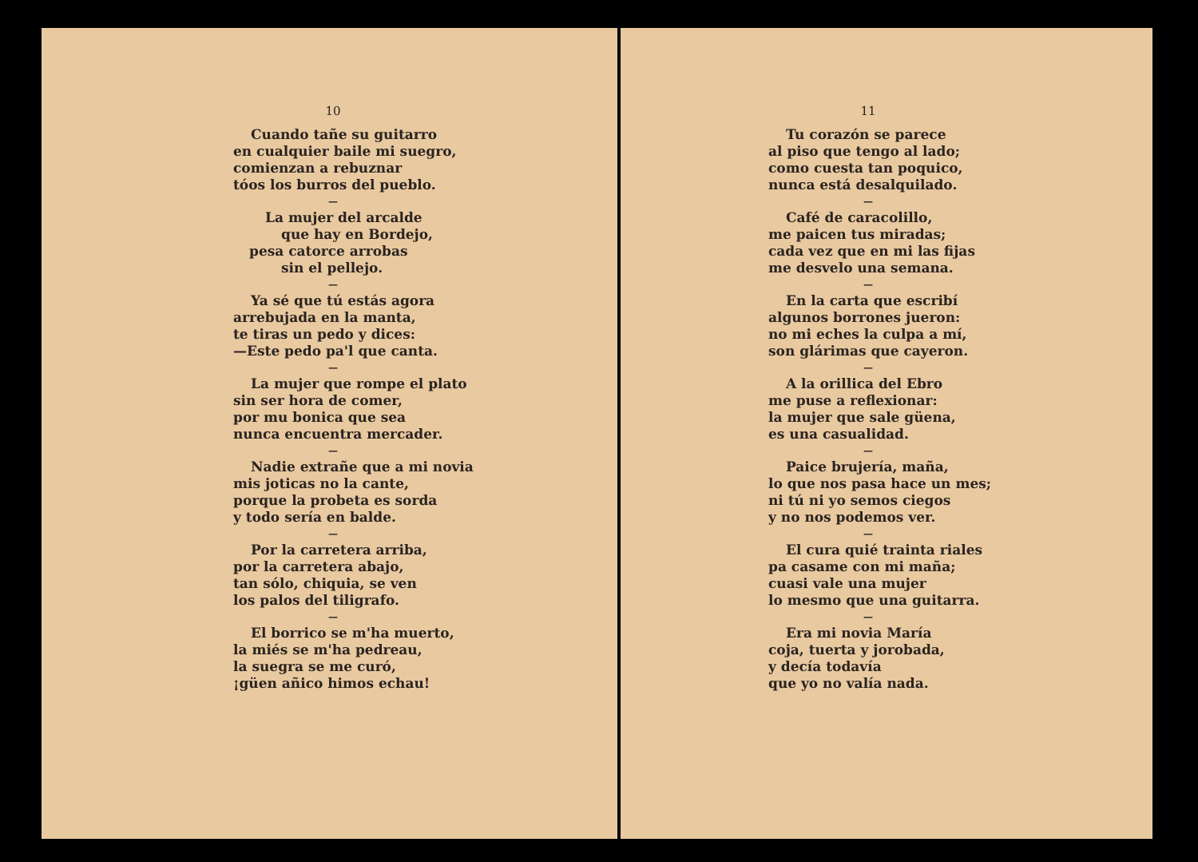10
Cuando tañe su guitarro
en cualquier baile mi suegro,
comienzan a rebuznar
tóos los burros del pueblo.
—
La mujer del arcalde
que hay en Bordejo,
pesa catorce arrobas
sin el pellejo.
—
Ya sé que tú estás agora
arrebujada en la manta,
te tiras un pedo y dices:
—Este pedo pa'l que canta.
—
La mujer que rompe el plato
sin ser hora de comer,
por mu bonica que sea
nunca encuentra mercader.
—
Nadie extrañe que a mi novia
mis joticas no la cante,
porque la probeta es sorda
y todo sería en balde.
—
Por la carretera arriba,
por la carretera abajo,
tan sólo, chiquia, se ven
los palos del tiligrafo.
—
El borrico se m'ha muerto,
la miés se m'ha pedreau,
la suegra se me curó,
¡güen añico himos echau!
11
Tu corazón se parece
al piso que tengo al lado;
como cuesta tan poquico,
nunca está desalquilado.
—
Café de caracolillo,
me paicen tus miradas;
cada vez que en mi las fijas
me desvelo una semana.
—
En la carta que escribí
algunos borrones jueron:
no mi eches la culpa a mí,
son glárimas que cayeron.
—
A la orillica del Ebro
me puse a reflexionar:
la mujer que sale güena,
es una casualidad.
—
Paice brujería, maña,
lo que nos pasa hace un mes;
ni tú ni yo semos ciegos
y no nos podemos ver.
—
El cura quié trainta riales
pa casame con mi maña;
cuasi vale una mujer
lo mesmo que una guitarra.
—
Era mi novia María
coja, tuerta y jorobada,
y decía todavía
que yo no valía nada.